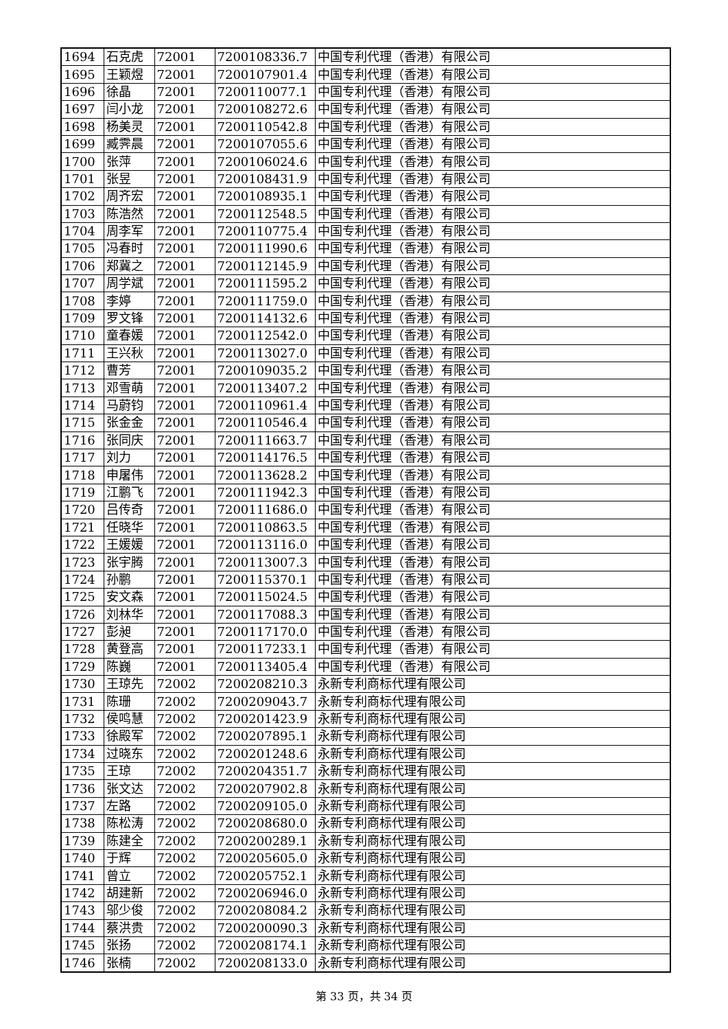| 1694 | 石克虎 | 72001 | 7200108336.7 | 中国专利代理（香港）有限公司 |
| 1695 | 王颖煜 | 72001 | 7200107901.4 | 中国专利代理（香港）有限公司 |
| 1696 | 徐晶 | 72001 | 7200110077.1 | 中国专利代理（香港）有限公司 |
| 1697 | 闫小龙 | 72001 | 7200108272.6 | 中国专利代理（香港）有限公司 |
| 1698 | 杨美灵 | 72001 | 7200110542.8 | 中国专利代理（香港）有限公司 |
| 1699 | 臧霁晨 | 72001 | 7200107055.6 | 中国专利代理（香港）有限公司 |
| 1700 | 张萍 | 72001 | 7200106024.6 | 中国专利代理（香港）有限公司 |
| 1701 | 张昱 | 72001 | 7200108431.9 | 中国专利代理（香港）有限公司 |
| 1702 | 周齐宏 | 72001 | 7200108935.1 | 中国专利代理（香港）有限公司 |
| 1703 | 陈浩然 | 72001 | 7200112548.5 | 中国专利代理（香港）有限公司 |
| 1704 | 周李军 | 72001 | 7200110775.4 | 中国专利代理（香港）有限公司 |
| 1705 | 冯春时 | 72001 | 7200111990.6 | 中国专利代理（香港）有限公司 |
| 1706 | 郑冀之 | 72001 | 7200112145.9 | 中国专利代理（香港）有限公司 |
| 1707 | 周学斌 | 72001 | 7200111595.2 | 中国专利代理（香港）有限公司 |
| 1708 | 李婷 | 72001 | 7200111759.0 | 中国专利代理（香港）有限公司 |
| 1709 | 罗文锋 | 72001 | 7200114132.6 | 中国专利代理（香港）有限公司 |
| 1710 | 童春媛 | 72001 | 7200112542.0 | 中国专利代理（香港）有限公司 |
| 1711 | 王兴秋 | 72001 | 7200113027.0 | 中国专利代理（香港）有限公司 |
| 1712 | 曹芳 | 72001 | 7200109035.2 | 中国专利代理（香港）有限公司 |
| 1713 | 邓雪萌 | 72001 | 7200113407.2 | 中国专利代理（香港）有限公司 |
| 1714 | 马蔚钧 | 72001 | 7200110961.4 | 中国专利代理（香港）有限公司 |
| 1715 | 张金金 | 72001 | 7200110546.4 | 中国专利代理（香港）有限公司 |
| 1716 | 张同庆 | 72001 | 7200111663.7 | 中国专利代理（香港）有限公司 |
| 1717 | 刘力 | 72001 | 7200114176.5 | 中国专利代理（香港）有限公司 |
| 1718 | 申屠伟 | 72001 | 7200113628.2 | 中国专利代理（香港）有限公司 |
| 1719 | 江鹏飞 | 72001 | 7200111942.3 | 中国专利代理（香港）有限公司 |
| 1720 | 吕传奇 | 72001 | 7200111686.0 | 中国专利代理（香港）有限公司 |
| 1721 | 任晓华 | 72001 | 7200110863.5 | 中国专利代理（香港）有限公司 |
| 1722 | 王媛媛 | 72001 | 7200113116.0 | 中国专利代理（香港）有限公司 |
| 1723 | 张宇腾 | 72001 | 7200113007.3 | 中国专利代理（香港）有限公司 |
| 1724 | 孙鹏 | 72001 | 7200115370.1 | 中国专利代理（香港）有限公司 |
| 1725 | 安文森 | 72001 | 7200115024.5 | 中国专利代理（香港）有限公司 |
| 1726 | 刘林华 | 72001 | 7200117088.3 | 中国专利代理（香港）有限公司 |
| 1727 | 彭昶 | 72001 | 7200117170.0 | 中国专利代理（香港）有限公司 |
| 1728 | 黄登高 | 72001 | 7200117233.1 | 中国专利代理（香港）有限公司 |
| 1729 | 陈巍 | 72001 | 7200113405.4 | 中国专利代理（香港）有限公司 |
| 1730 | 王琼先 | 72002 | 7200208210.3 | 永新专利商标代理有限公司 |
| 1731 | 陈珊 | 72002 | 7200209043.7 | 永新专利商标代理有限公司 |
| 1732 | 侯鸣慧 | 72002 | 7200201423.9 | 永新专利商标代理有限公司 |
| 1733 | 徐殿军 | 72002 | 7200207895.1 | 永新专利商标代理有限公司 |
| 1734 | 过晓东 | 72002 | 7200201248.6 | 永新专利商标代理有限公司 |
| 1735 | 王琼 | 72002 | 7200204351.7 | 永新专利商标代理有限公司 |
| 1736 | 张文达 | 72002 | 7200207902.8 | 永新专利商标代理有限公司 |
| 1737 | 左路 | 72002 | 7200209105.0 | 永新专利商标代理有限公司 |
| 1738 | 陈松涛 | 72002 | 7200208680.0 | 永新专利商标代理有限公司 |
| 1739 | 陈建全 | 72002 | 7200200289.1 | 永新专利商标代理有限公司 |
| 1740 | 于辉 | 72002 | 7200205605.0 | 永新专利商标代理有限公司 |
| 1741 | 曾立 | 72002 | 7200205752.1 | 永新专利商标代理有限公司 |
| 1742 | 胡建新 | 72002 | 7200206946.0 | 永新专利商标代理有限公司 |
| 1743 | 邬少俊 | 72002 | 7200208084.2 | 永新专利商标代理有限公司 |
| 1744 | 蔡洪贵 | 72002 | 7200200090.3 | 永新专利商标代理有限公司 |
| 1745 | 张扬 | 72002 | 7200208174.1 | 永新专利商标代理有限公司 |
| 1746 | 张楠 | 72002 | 7200208133.0 | 永新专利商标代理有限公司 |
第 33 页，共 34 页